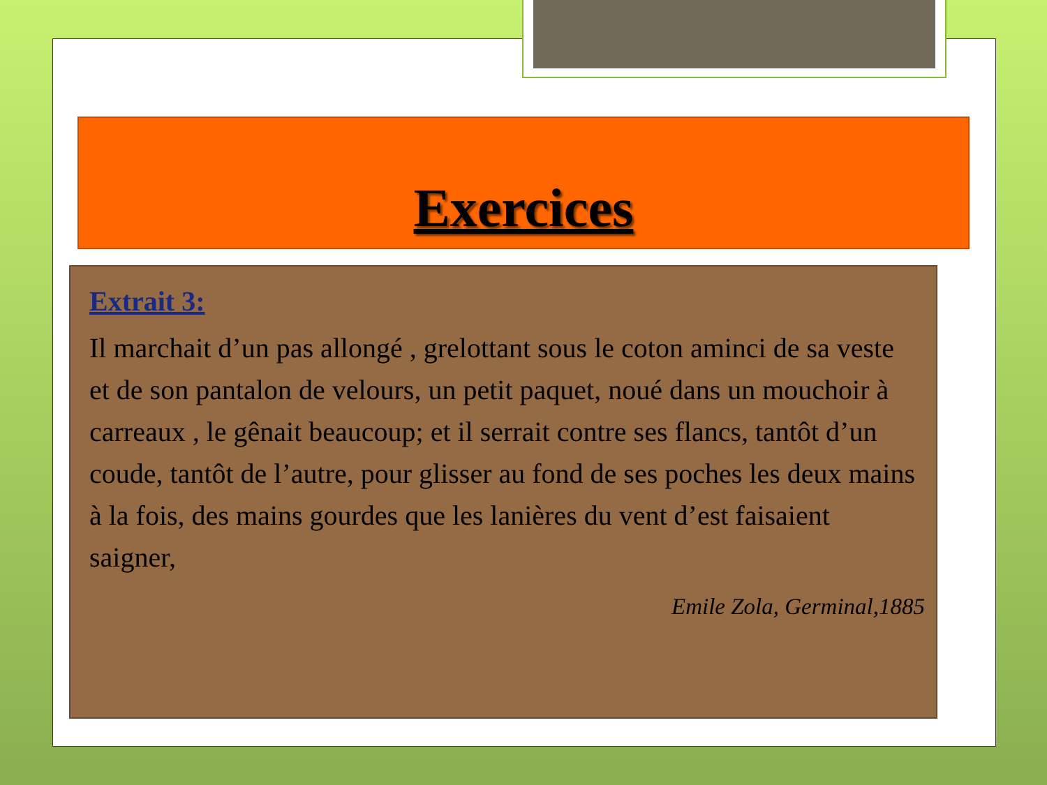Exercices
Extrait 3:
Il marchait d’un pas allongé , grelottant sous le coton aminci de sa veste et de son pantalon de velours, un petit paquet, noué dans un mouchoir à carreaux , le gênait beaucoup; et il serrait contre ses flancs, tantôt d’un coude, tantôt de l’autre, pour glisser au fond de ses poches les deux mains à la fois, des mains gourdes que les lanières du vent d’est faisaient saigner,
Emile Zola, Germinal,1885